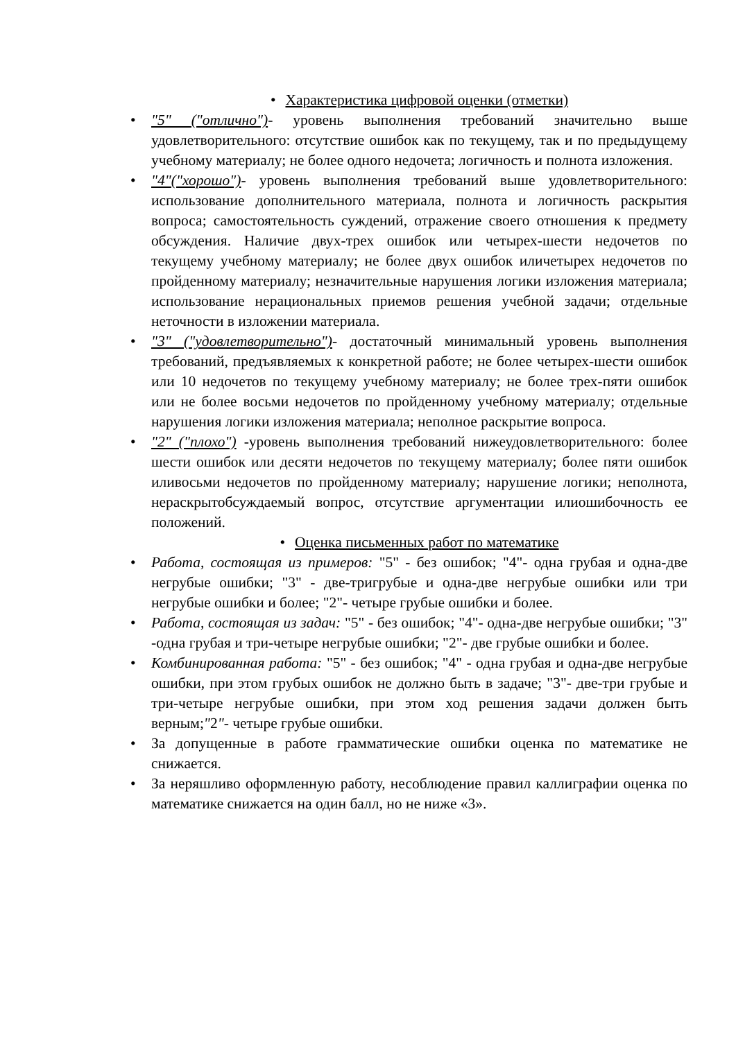• Характеристика цифровой оценки (отметки)
• "5" ("отлично")- уровень выполнения требований значительно выше удовлетворительного: отсутствие ошибок как по текущему, так и по предыдущему учебному материалу; не более одного недочета; логичность и полнота изложения.
• "4"("хорошо")- уровень выполнения требований выше удовлетворительного: использование дополнительного материала, полнота и логичность раскрытия вопроса; самостоятельность суждений, отражение своего отношения к предмету обсуждения. Наличие двух-трех ошибок или четырех-шести недочетов по текущему учебному материалу; не более двух ошибок иличетырех недочетов по пройденному материалу; незначительные нарушения логики изложения материала; использование нерациональных приемов решения учебной задачи; отдельные неточности в изложении материала.
• "3" ("удовлетворительно")- достаточный минимальный уровень выполнения требований, предъявляемых к конкретной работе; не более четырех-шести ошибок или 10 недочетов по текущему учебному материалу; не более трех-пяти ошибок или не более восьми недочетов по пройденному учебному материалу; отдельные нарушения логики изложения материала; неполное раскрытие вопроса.
• "2" ("плохо") -уровень выполнения требований нижеудовлетворительного: более шести ошибок или десяти недочетов по текущему материалу; более пяти ошибок иливосьми недочетов по пройденному материалу; нарушение логики; неполнота, нераскрытобсуждаемый вопрос, отсутствие аргументации илиошибочность ее положений.
• Оценка письменных работ по математике
• Работа, состоящая из примеров: "5" - без ошибок; "4"- одна грубая и одна-две негрубые ошибки; "3" - две-тригрубые и одна-две негрубые ошибки или три негрубые ошибки и более; "2"- четыре грубые ошибки и более.
• Работа, состоящая из задач: "5" - без ошибок; "4"- одна-две негрубые ошибки; "3" -одна грубая и три-четыре негрубые ошибки; "2"- две грубые ошибки и более.
• Комбинированная работа: "5" - без ошибок; "4" - одна грубая и одна-две негрубые ошибки, при этом грубых ошибок не должно быть в задаче; "3"- две-три грубые и три-четыре негрубые ошибки, при этом ход решения задачи должен быть верным;"2"- четыре грубые ошибки.
• За допущенные в работе грамматические ошибки оценка по математике не снижается.
• За неряшливо оформленную работу, несоблюдение правил каллиграфии оценка по математике снижается на один балл, но не ниже «3».